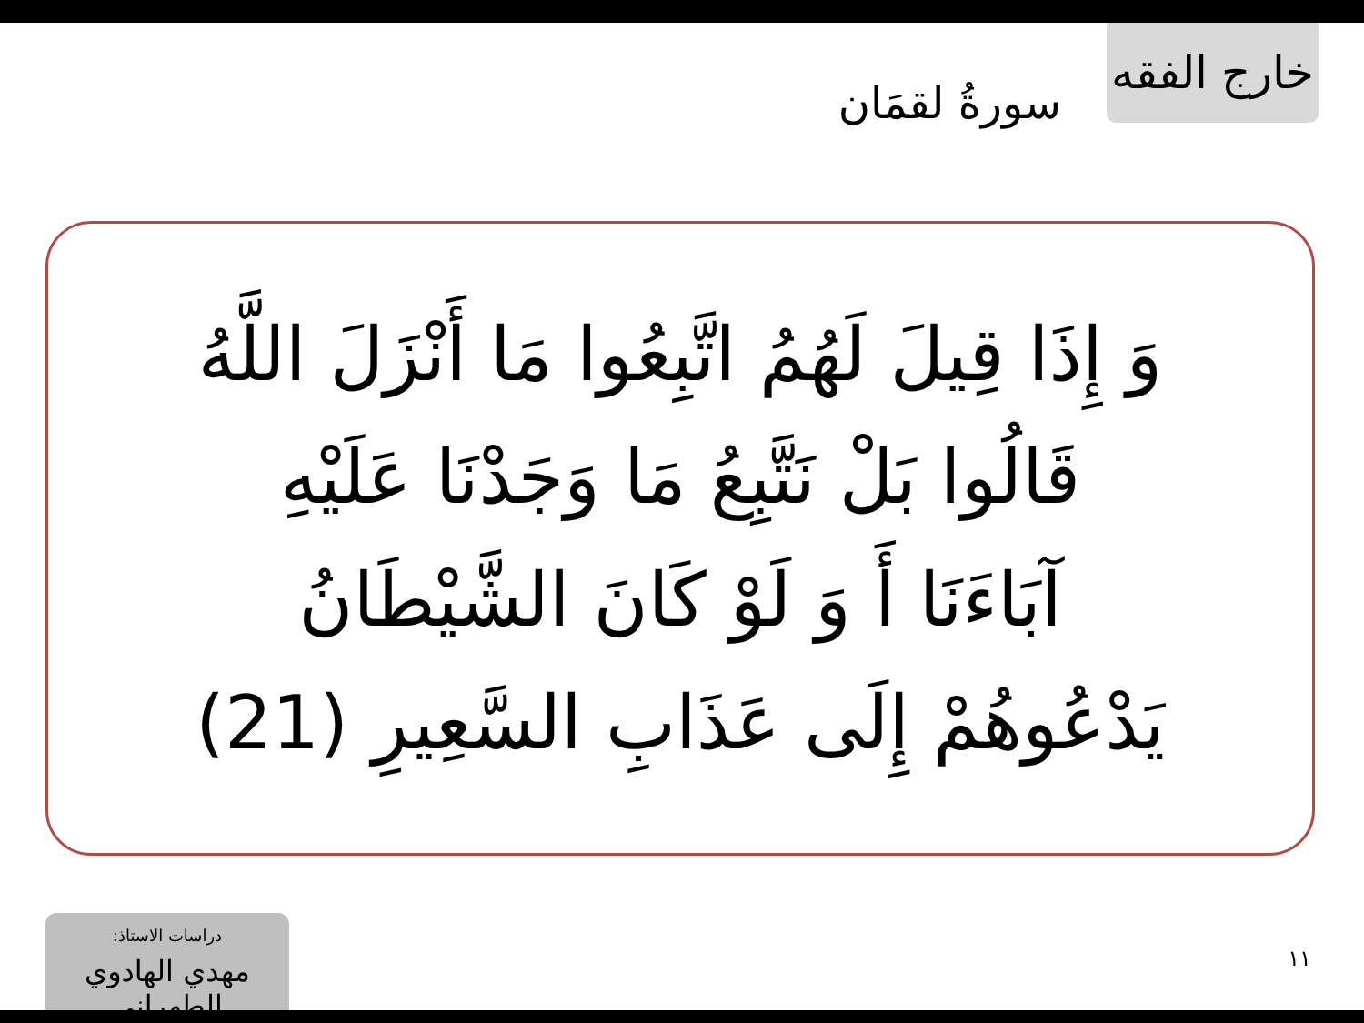خارج الفقه
سورةُ لقمَان
وَ إِذَا قِيلَ لَهُمُ اتَّبِعُوا مَا أَنْزَلَ اللَّهُ
قَالُوا بَلْ نَتَّبِعُ مَا وَجَدْنَا عَلَيْهِ
آبَاءَنَا أَ وَ لَوْ كَانَ الشَّيْطَانُ
يَدْعُوهُمْ إِلَى عَذَابِ السَّعِيرِ (21)
دراسات الاستاذ:
مهدي الهادوي الطهراني
١١